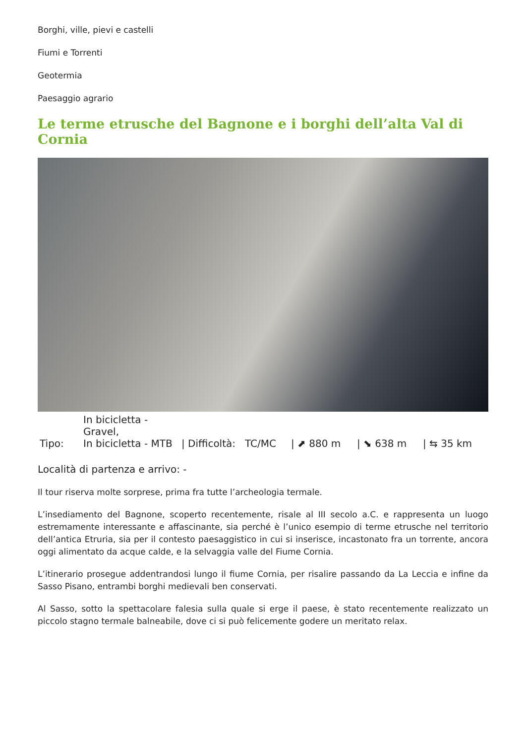Borghi, ville, pievi e castelli
Fiumi e Torrenti
Geotermia
Paesaggio agrario
Le terme etrusche del Bagnone e i borghi dell’alta Val di Cornia
| Tipo: | In bicicletta - Gravel, In bicicletta - MTB | / Difficoltà: | TC/MC | / ⬈ 880 m | / ⬊ 638 m | / ⇆ 35 km |
Località di partenza e arrivo: -
Il tour riserva molte sorprese, prima fra tutte l’archeologia termale.
L’insediamento del Bagnone, scoperto recentemente, risale al III secolo a.C. e rappresenta un luogo estremamente interessante e affascinante, sia perché è l’unico esempio di terme etrusche nel territorio dell’antica Etruria, sia per il contesto paesaggistico in cui si inserisce, incastonato fra un torrente, ancora oggi alimentato da acque calde, e la selvaggia valle del Fiume Cornia.
L’itinerario prosegue addentrandosi lungo il fiume Cornia, per risalire passando da La Leccia e infine da Sasso Pisano, entrambi borghi medievali ben conservati.
Al Sasso, sotto la spettacolare falesia sulla quale si erge il paese, è stato recentemente realizzato un piccolo stagno termale balneabile, dove ci si può felicemente godere un meritato relax.